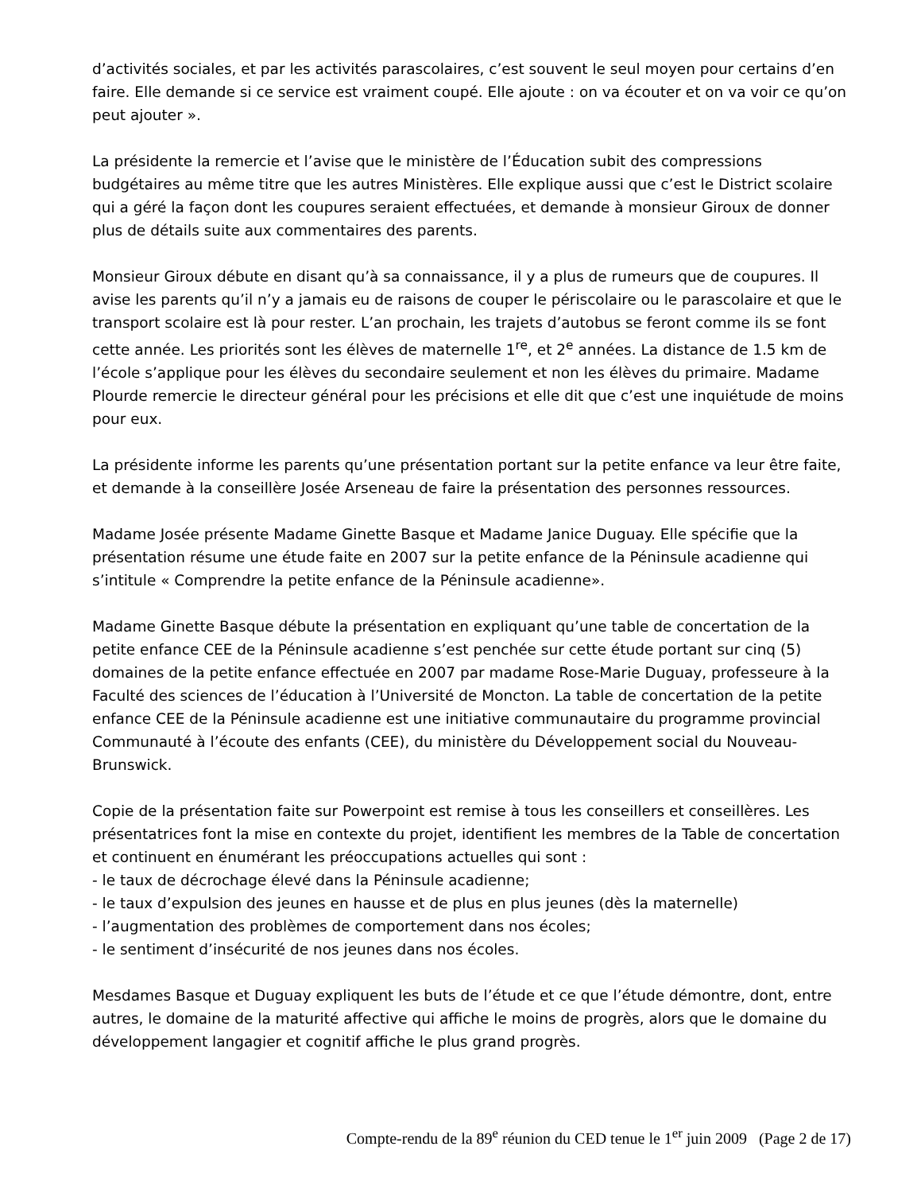d’activités sociales, et par les activités parascolaires, c’est souvent le seul moyen pour certains d’en faire. Elle demande si ce service est vraiment coupé. Elle ajoute : on va écouter et on va voir ce qu’on peut ajouter ».
La présidente la remercie et l’avise que le ministère de l’Éducation subit des compressions budgétaires au même titre que les autres Ministères. Elle explique aussi que c’est le District scolaire qui a géré la façon dont les coupures seraient effectuées, et demande à monsieur Giroux de donner plus de détails suite aux commentaires des parents.
Monsieur Giroux débute en disant qu’à sa connaissance, il y a plus de rumeurs que de coupures. Il avise les parents qu’il n’y a jamais eu de raisons de couper le périscolaire ou le parascolaire et que le transport scolaire est là pour rester. L’an prochain, les trajets d’autobus se feront comme ils se font cette année. Les priorités sont les élèves de maternelle 1<sup>re</sup>, et 2<sup>e</sup> années. La distance de 1.5 km de l’école s’applique pour les élèves du secondaire seulement et non les élèves du primaire. Madame Plourde remercie le directeur général pour les précisions et elle dit que c’est une inquiétude de moins pour eux.
La présidente informe les parents qu’une présentation portant sur la petite enfance va leur être faite, et demande à la conseillère Josée Arseneau de faire la présentation des personnes ressources.
Madame Josée présente Madame Ginette Basque et Madame Janice Duguay. Elle spécifie que la présentation résume une étude faite en 2007 sur la petite enfance de la Péninsule acadienne qui s’intitule « Comprendre la petite enfance de la Péninsule acadienne».
Madame Ginette Basque débute la présentation en expliquant qu’une table de concertation de la petite enfance CEE de la Péninsule acadienne s’est penchée sur cette étude portant sur cinq (5) domaines de la petite enfance effectuée en 2007 par madame Rose-Marie Duguay, professeure à la Faculté des sciences de l’éducation à l’Université de Moncton. La table de concertation de la petite enfance CEE de la Péninsule acadienne est une initiative communautaire du programme provincial Communauté à l’écoute des enfants (CEE), du ministère du Développement social du Nouveau-Brunswick.
Copie de la présentation faite sur Powerpoint est remise à tous les conseillers et conseillères. Les présentatrices font la mise en contexte du projet, identifient les membres de la Table de concertation et continuent en énumérant les préoccupations actuelles qui sont :
- le taux de décrochage élevé dans la Péninsule acadienne;
- le taux d’expulsion des jeunes en hausse et de plus en plus jeunes (dès la maternelle)
- l’augmentation des problèmes de comportement dans nos écoles;
- le sentiment d’insécurité de nos jeunes dans nos écoles.
Mesdames Basque et Duguay expliquent les buts de l’étude et ce que l’étude démontre, dont, entre autres, le domaine de la maturité affective qui affiche le moins de progrès, alors que le domaine du développement langagier et cognitif affiche le plus grand progrès.
Compte-rendu de la 89<sup>e</sup> réunion du CED tenue le 1<sup>er</sup> juin 2009 (Page 2 de 17)